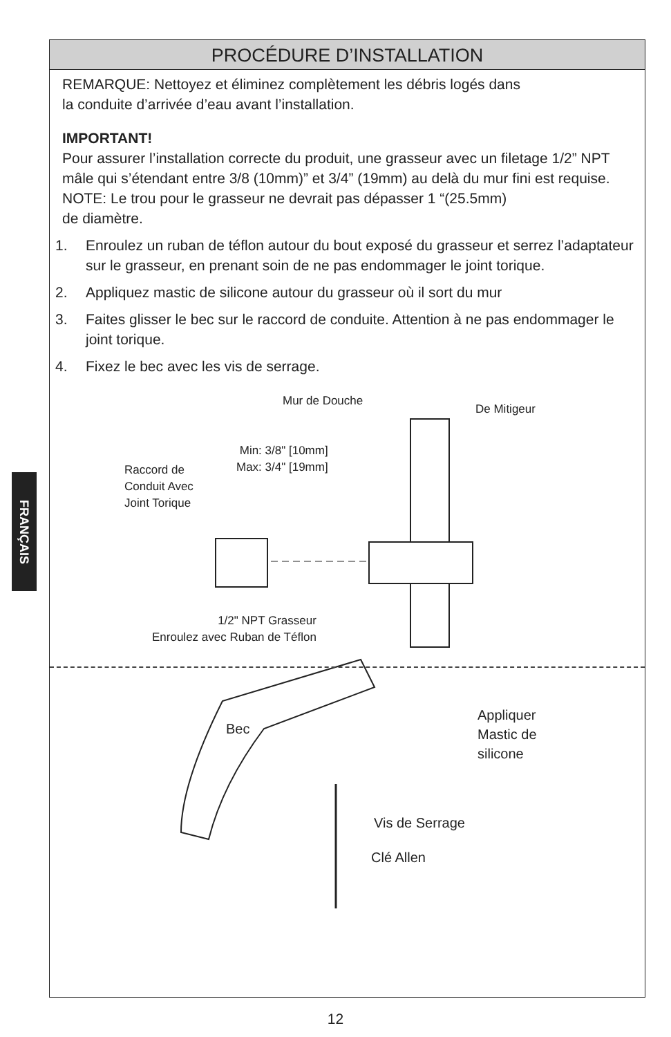FRANÇAIS
PROCÉDURE D’INSTALLATION
REMARQUE: Nettoyez et éliminez complètement les débris logés dans
la conduite d’arrivée d’eau avant l’installation.
IMPORTANT!
Pour assurer l’installation correcte du produit, une grasseur avec un filetage 1/2” NPT mâle qui s’étendant entre 3/8 (10mm)” et 3/4” (19mm) au delà du mur fini est requise.
NOTE: Le trou pour le grasseur ne devrait pas dépasser 1 “(25.5mm)
de diamètre.
1. Enroulez un ruban de téflon autour du bout exposé du grasseur et serrez l’adaptateur sur le grasseur, en prenant soin de ne pas endommager le joint torique.
2. Appliquez mastic de silicone autour du grasseur où il sort du mur
3. Faites glisser le bec sur le raccord de conduite. Attention à ne pas endommager le joint torique.
4. Fixez le bec avec les vis de serrage.
Mur de Douche
De Mitigeur
Min: 3/8" [10mm]
Max: 3/4" [19mm]
Raccord de
Conduit Avec
Joint Torique
1/2" NPT Grasseur
Enroulez avec Ruban de Téflon
Bec
Appliquer
Mastic de
silicone
Vis de Serrage
Clé Allen
12